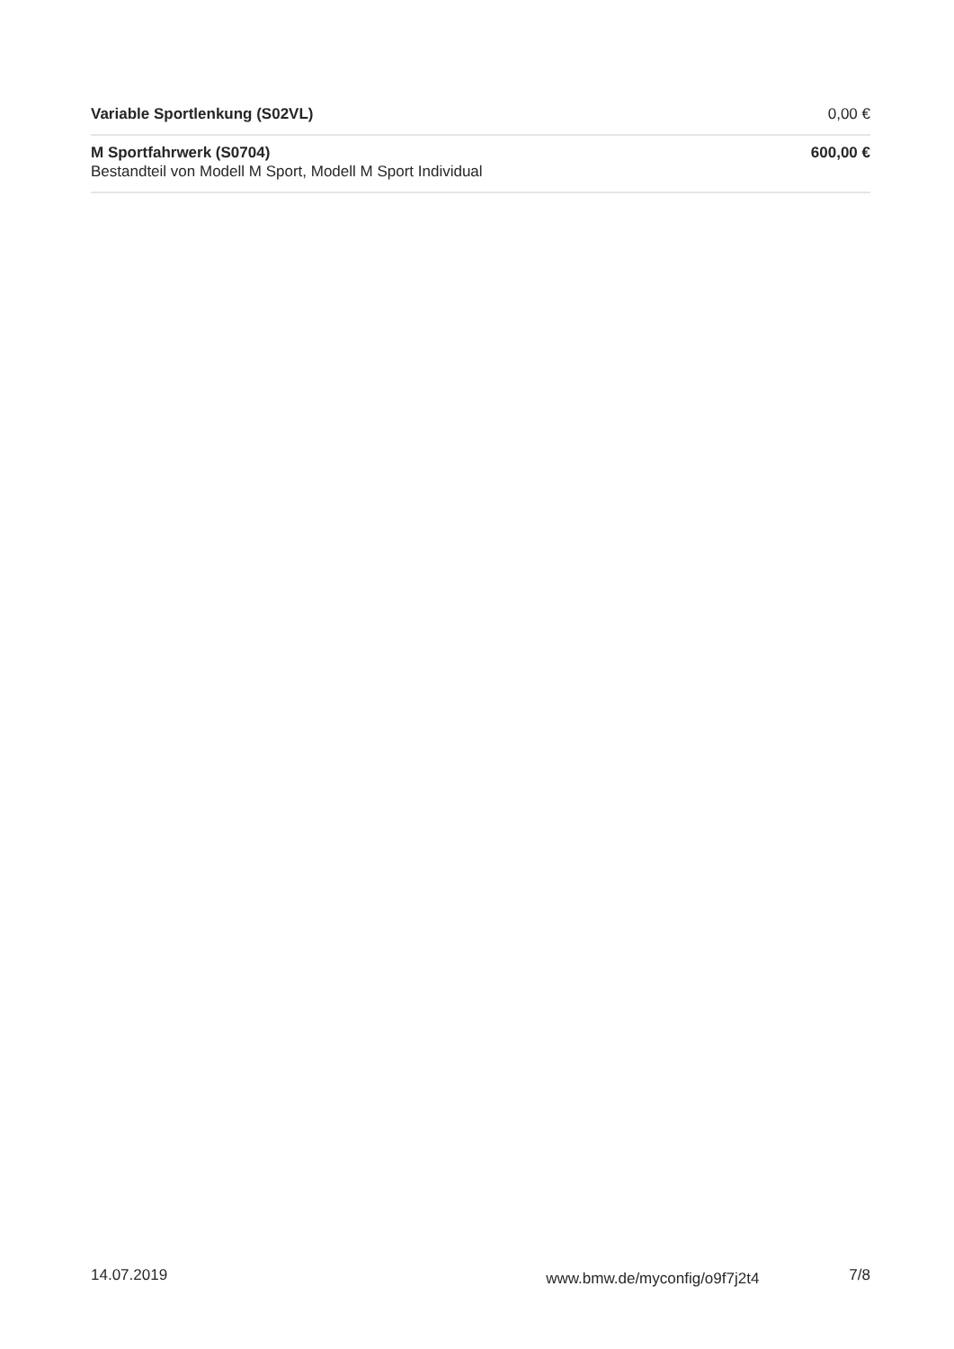| Variable Sportlenkung (S02VL) | 0,00 € |
| M Sportfahrwerk (S0704) Bestandteil von Modell M Sport, Modell M Sport Individual | 600,00 € |
14.07.2019 www.bmw.de/myconfig/o9f7j2t4 7/8